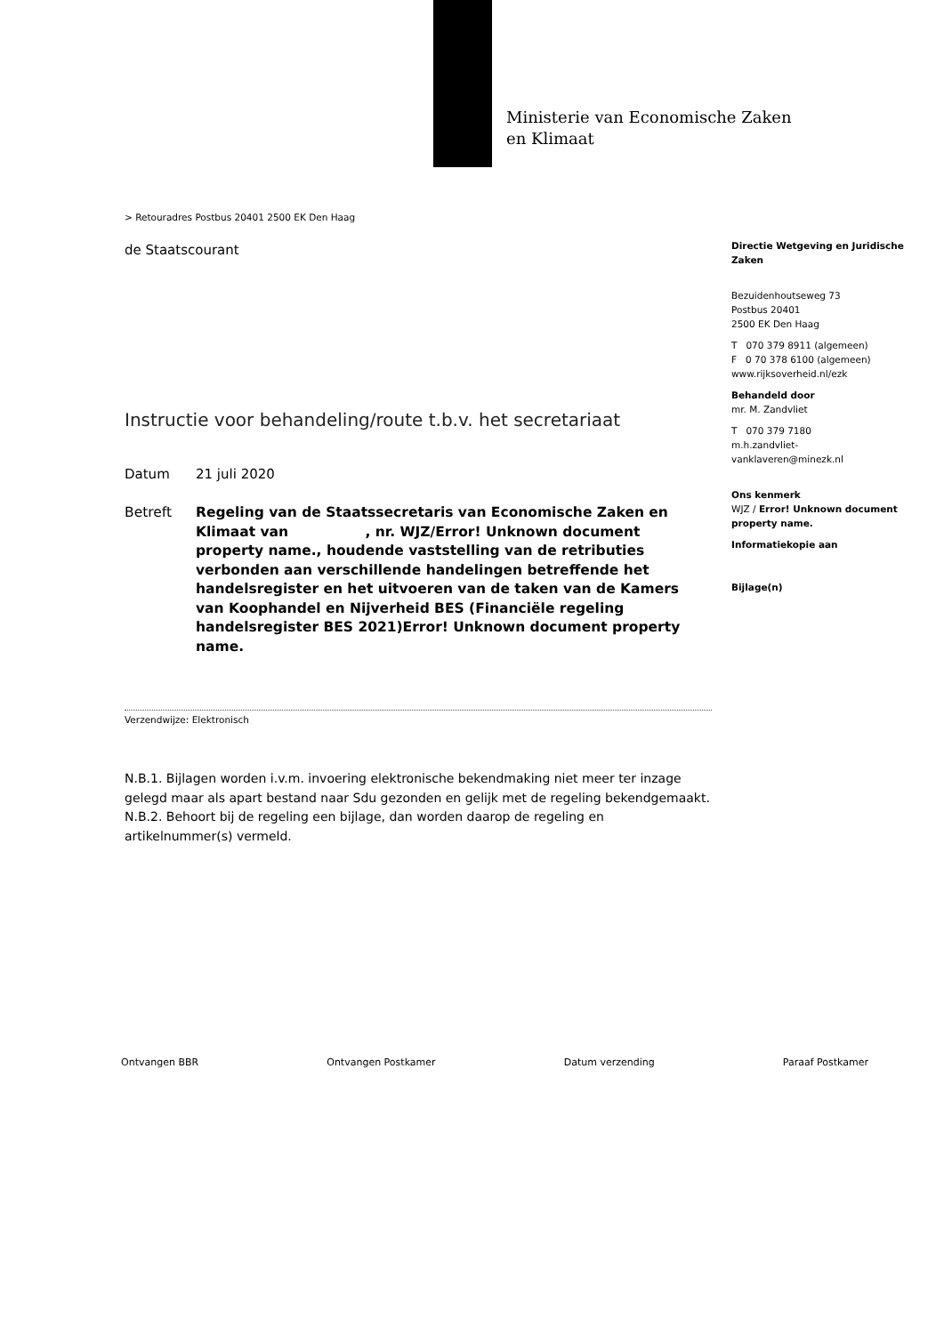Ministerie van Economische Zaken
en Klimaat
> Retouradres Postbus 20401 2500 EK Den Haag
de Staatscourant
Instructie voor behandeling/route t.b.v. het secretariaat
Datum 21 juli 2020
Betreft Regeling van de Staatssecretaris van Economische Zaken en Klimaat van , nr. WJZ/Error! Unknown document property name., houdende vaststelling van de retributies verbonden aan verschillende handelingen betreffende het handelsregister en het uitvoeren van de taken van de Kamers van Koophandel en Nijverheid BES (Financiële regeling handelsregister BES 2021)Error! Unknown document property name.
Verzendwijze: Elektronisch
N.B.1. Bijlagen worden i.v.m. invoering elektronische bekendmaking niet meer ter inzage gelegd maar als apart bestand naar Sdu gezonden en gelijk met de regeling bekendgemaakt.
N.B.2. Behoort bij de regeling een bijlage, dan worden daarop de regeling en artikelnummer(s) vermeld.
Directie Wetgeving en Juridische Zaken
Bezuidenhoutseweg 73
Postbus 20401
2500 EK Den Haag
T 070 379 8911 (algemeen)
F 0 70 378 6100 (algemeen)
www.rijksoverheid.nl/ezk
Behandeld door
mr. M. Zandvliet
T 070 379 7180
m.h.zandvliet-
vanklaveren@minezk.nl
Ons kenmerk
WJZ / Error! Unknown document property name.
Informatiekopie aan
Bijlage(n)
Ontvangen BBR Ontvangen Postkamer Datum verzending Paraaf Postkamer